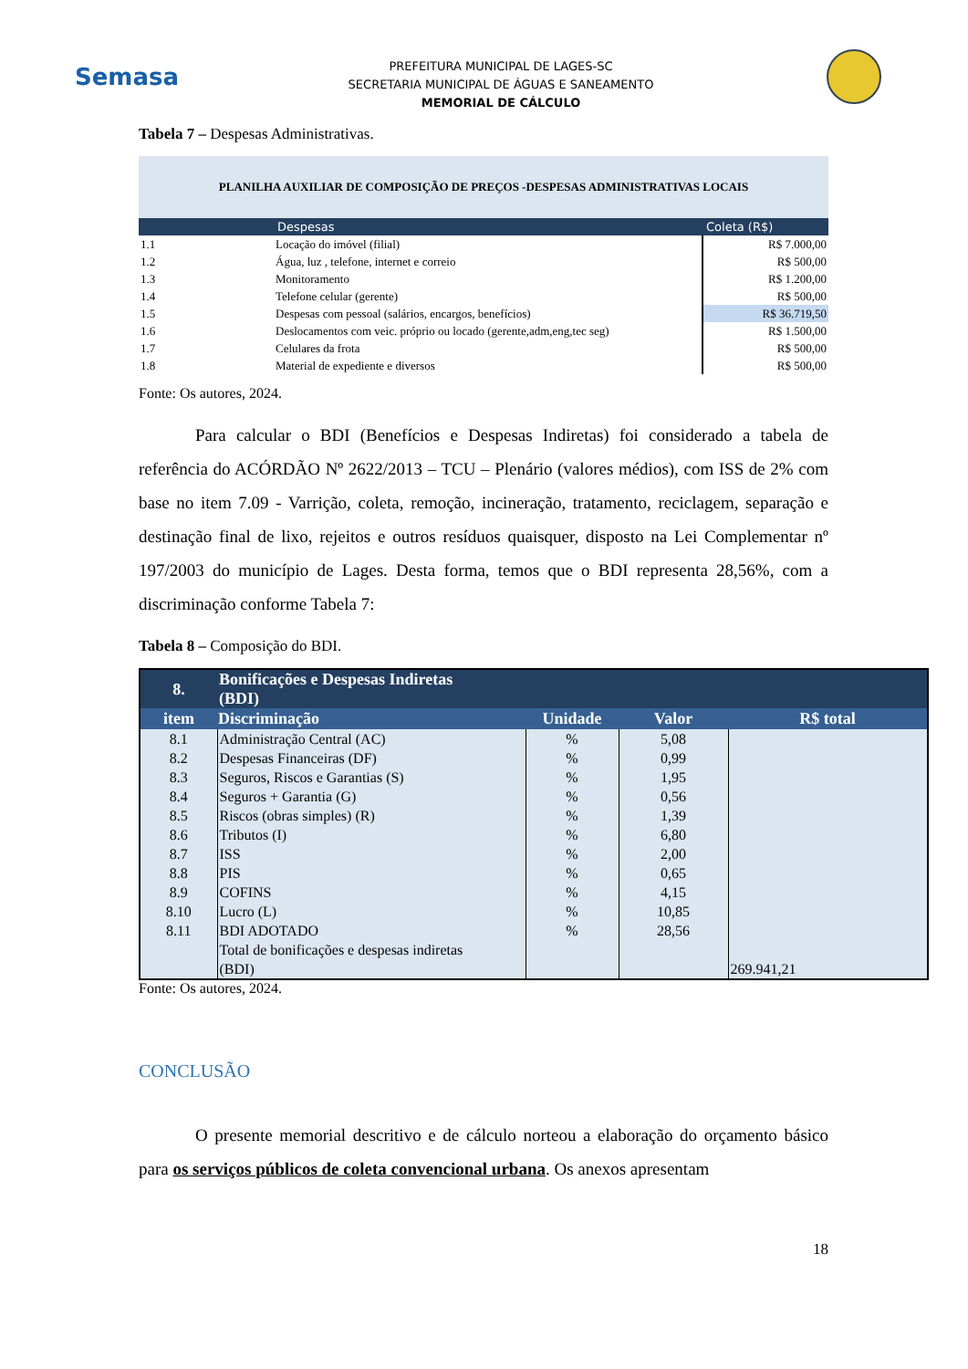Semasa
PREFEITURA MUNICIPAL DE LAGES-SC
SECRETARIA MUNICIPAL DE ÁGUAS E SANEAMENTO
MEMORIAL DE CÁLCULO
Tabela 7 – Despesas Administrativas.
| PLANILHA AUXILIAR DE COMPOSIÇÃO DE PREÇOS -DESPESAS ADMINISTRATIVAS LOCAIS | | |
| | Despesas | Coleta (R$) |
| 1.1 | Locação do imóvel (filial) | R$ 7.000,00 |
| 1.2 | Água, luz , telefone, internet e correio | R$ 500,00 |
| 1.3 | Monitoramento | R$ 1.200,00 |
| 1.4 | Telefone celular (gerente) | R$ 500,00 |
| 1.5 | Despesas com pessoal (salários, encargos, benefícios) | R$ 36.719,50 |
| 1.6 | Deslocamentos com veic. próprio ou locado (gerente,adm,eng,tec seg) | R$ 1.500,00 |
| 1.7 | Celulares da frota | R$ 500,00 |
| 1.8 | Material de expediente e diversos | R$ 500,00 |
Fonte: Os autores, 2024.
Para calcular o BDI (Benefícios e Despesas Indiretas) foi considerado a tabela de referência do ACÓRDÃO Nº 2622/2013 – TCU – Plenário (valores médios), com ISS de 2% com base no item 7.09 - Varrição, coleta, remoção, incineração, tratamento, reciclagem, separação e destinação final de lixo, rejeitos e outros resíduos quaisquer, disposto na Lei Complementar nº 197/2003 do município de Lages. Desta forma, temos que o BDI representa 28,56%, com a discriminação conforme Tabela 7:
Tabela 8 – Composição do BDI.
| 8. | Bonificações e Despesas Indiretas (BDI) | | | |
| item | Discriminação | Unidade | Valor | R$ total |
| 8.1 | Administração Central (AC) | % | 5,08 | |
| 8.2 | Despesas Financeiras (DF) | % | 0,99 | |
| 8.3 | Seguros, Riscos e Garantias (S) | % | 1,95 | |
| 8.4 | Seguros + Garantia (G) | % | 0,56 | |
| 8.5 | Riscos (obras simples) (R) | % | 1,39 | |
| 8.6 | Tributos (I) | % | 6,80 | |
| 8.7 | ISS | % | 2,00 | |
| 8.8 | PIS | % | 0,65 | |
| 8.9 | COFINS | % | 4,15 | |
| 8.10 | Lucro (L) | % | 10,85 | |
| 8.11 | BDI ADOTADO | % | 28,56 | |
| | Total de bonificações e despesas indiretas (BDI) | | | 269.941,21 |
Fonte: Os autores, 2024.
CONCLUSÃO
O presente memorial descritivo e de cálculo norteou a elaboração do orçamento básico para os serviços públicos de coleta convencional urbana. Os anexos apresentam
18